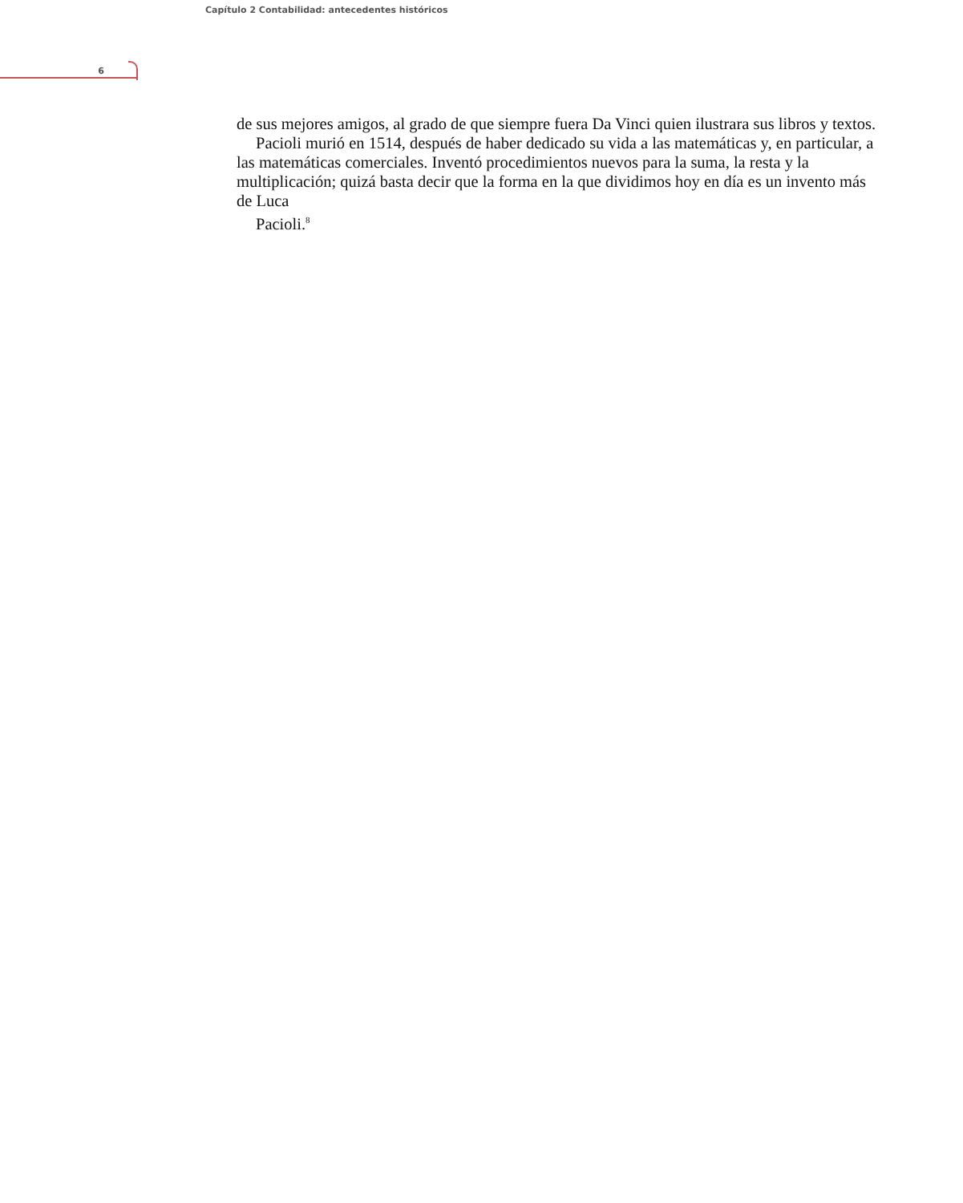Capítulo 2 Contabilidad: antecedentes históricos
6
de sus mejores amigos, al grado de que siempre fuera Da Vinci quien ilustrara sus libros y textos.
Pacioli murió en 1514, después de haber dedicado su vida a las matemáticas y, en particular, a las matemáticas comerciales. Inventó procedimientos nuevos para la suma, la resta y la multiplicación; quizá basta decir que la forma en la que dividimos hoy en día es un invento más de Luca
Pacioli.<sup>8</sup>